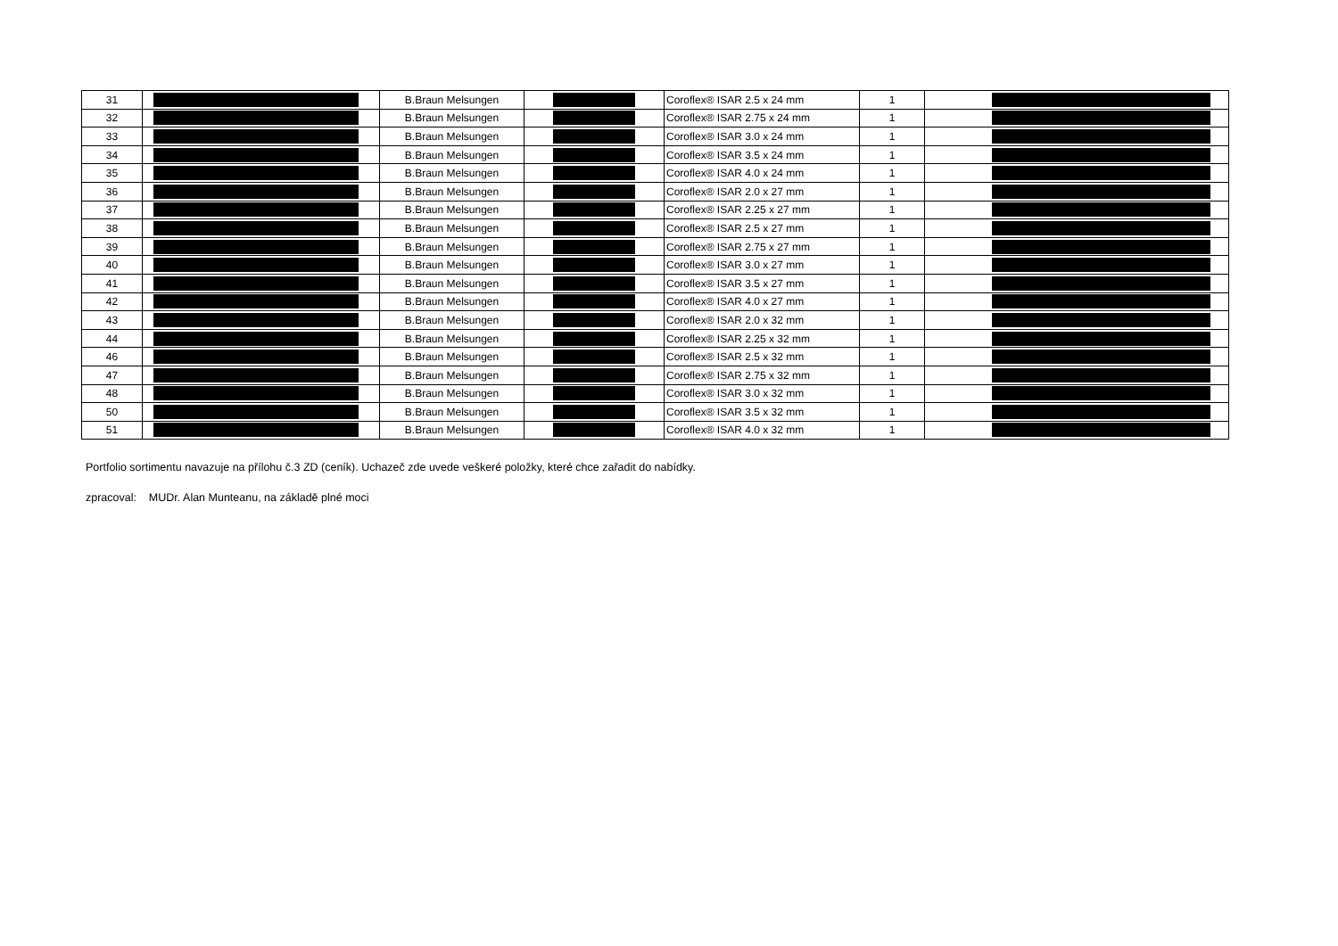| 31 | | B.Braun Melsungen | | Coroflex® ISAR 2.5 x 24 mm | 1 | |
| 32 | | B.Braun Melsungen | | Coroflex® ISAR 2.75 x 24 mm | 1 | |
| 33 | | B.Braun Melsungen | | Coroflex® ISAR 3.0 x 24 mm | 1 | |
| 34 | | B.Braun Melsungen | | Coroflex® ISAR 3.5 x 24 mm | 1 | |
| 35 | | B.Braun Melsungen | | Coroflex® ISAR 4.0 x 24 mm | 1 | |
| 36 | | B.Braun Melsungen | | Coroflex® ISAR 2.0 x 27 mm | 1 | |
| 37 | | B.Braun Melsungen | | Coroflex® ISAR 2.25 x 27 mm | 1 | |
| 38 | | B.Braun Melsungen | | Coroflex® ISAR 2.5 x 27 mm | 1 | |
| 39 | | B.Braun Melsungen | | Coroflex® ISAR 2.75 x 27 mm | 1 | |
| 40 | | B.Braun Melsungen | | Coroflex® ISAR 3.0 x 27 mm | 1 | |
| 41 | | B.Braun Melsungen | | Coroflex® ISAR 3.5 x 27 mm | 1 | |
| 42 | | B.Braun Melsungen | | Coroflex® ISAR 4.0 x 27 mm | 1 | |
| 43 | | B.Braun Melsungen | | Coroflex® ISAR 2.0 x 32 mm | 1 | |
| 44 | | B.Braun Melsungen | | Coroflex® ISAR 2.25 x 32 mm | 1 | |
| 46 | | B.Braun Melsungen | | Coroflex® ISAR 2.5 x 32 mm | 1 | |
| 47 | | B.Braun Melsungen | | Coroflex® ISAR 2.75 x 32 mm | 1 | |
| 48 | | B.Braun Melsungen | | Coroflex® ISAR 3.0 x 32 mm | 1 | |
| 50 | | B.Braun Melsungen | | Coroflex® ISAR 3.5 x 32 mm | 1 | |
| 51 | | B.Braun Melsungen | | Coroflex® ISAR 4.0 x 32 mm | 1 | |
Portfolio sortimentu navazuje na přílohu č.3 ZD (ceník). Uchazeč zde uvede veškeré položky, které chce zařadit do nabídky.
zpracoval: MUDr. Alan Munteanu, na základě plné moci